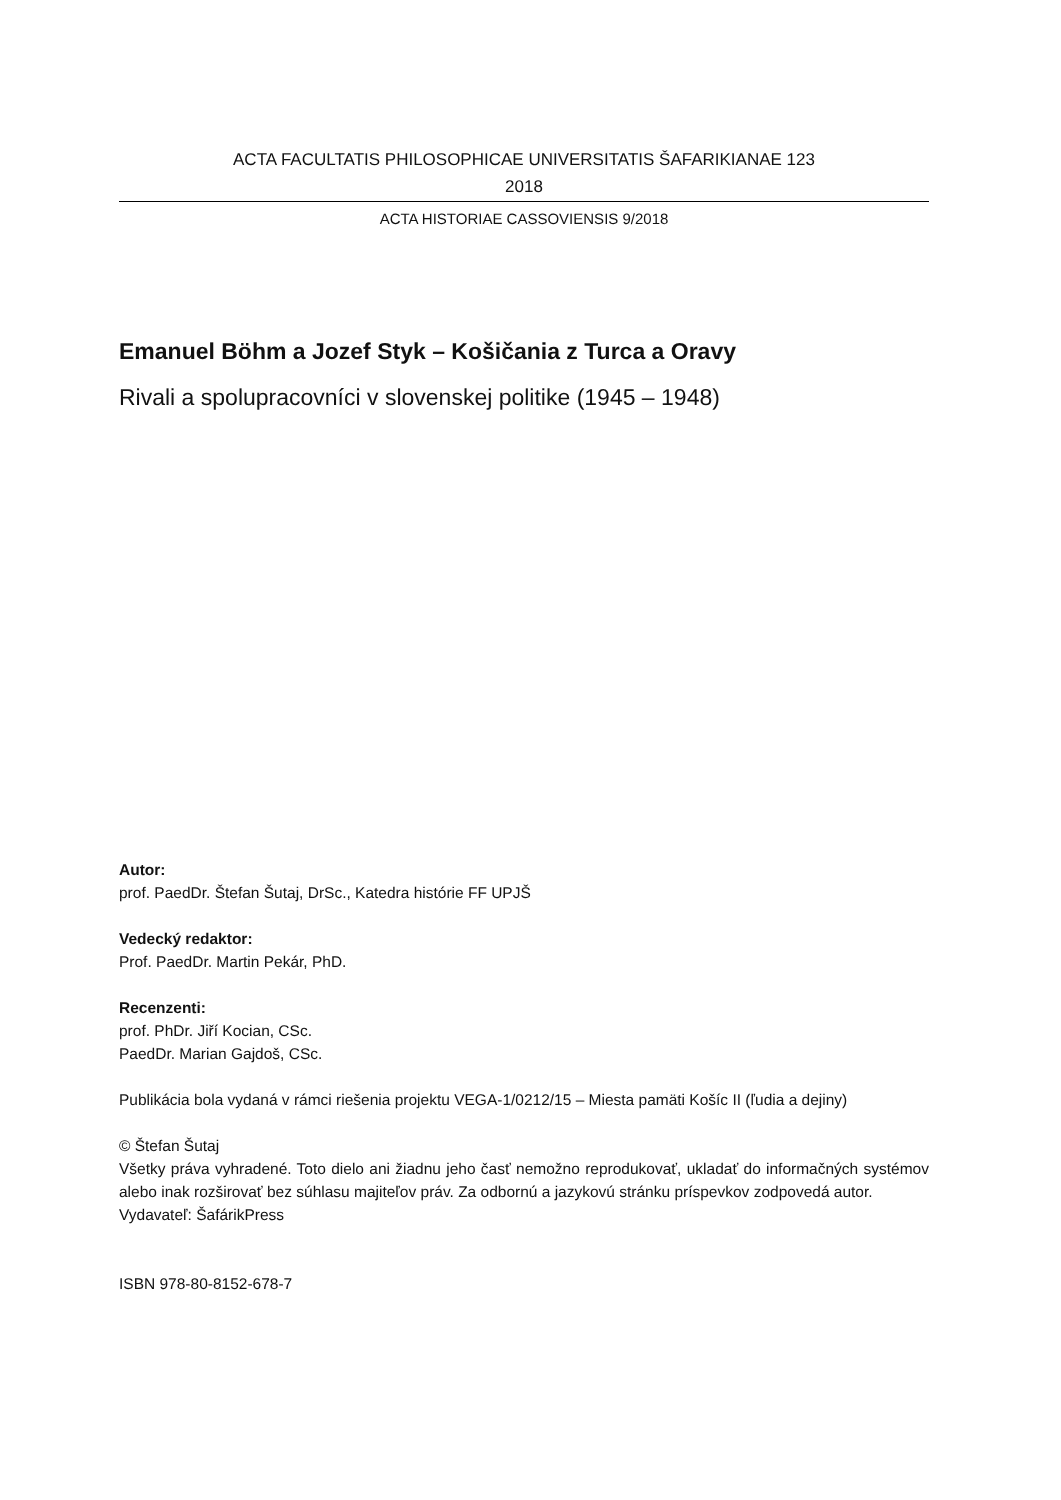ACTA FACULTATIS PHILOSOPHICAE UNIVERSITATIS ŠAFARIKIANAE 123
2018
ACTA HISTORIAE CASSOVIENSIS 9/2018
Emanuel Böhm a Jozef Styk – Košičania z Turca a Oravy
Rivali a spolupracovníci v slovenskej politike (1945 – 1948)
Autor:
prof. PaedDr. Štefan Šutaj, DrSc., Katedra histórie FF UPJŠ
Vedecký redaktor:
Prof. PaedDr. Martin Pekár, PhD.
Recenzenti:
prof. PhDr. Jiří Kocian, CSc.
PaedDr. Marian Gajdoš, CSc.
Publikácia bola vydaná v rámci riešenia projektu VEGA-1/0212/15 – Miesta pamäti Košíc II (ľudia a dejiny)
© Štefan Šutaj
Všetky práva vyhradené. Toto dielo ani žiadnu jeho časť nemožno reprodukovať, ukladať do informačných systémov alebo inak rozširovať bez súhlasu majiteľov práv. Za odbornú a jazykovú stránku príspevkov zodpovedá autor.
Vydavateľ: ŠafárikPress
ISBN 978-80-8152-678-7